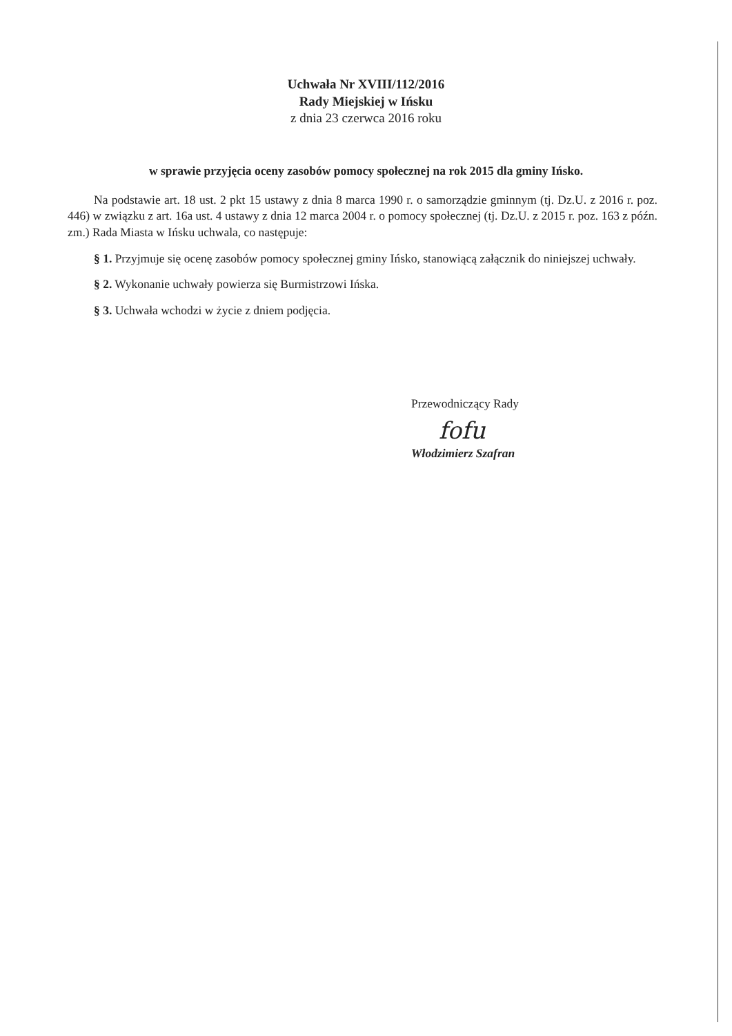Uchwała Nr XVIII/112/2016
Rady Miejskiej w Ińsku
z dnia 23 czerwca 2016 roku
w sprawie przyjęcia oceny zasobów pomocy społecznej na rok 2015 dla gminy Ińsko.
Na podstawie art. 18 ust. 2 pkt 15 ustawy z dnia 8 marca 1990 r. o samorządzie gminnym (tj. Dz.U. z 2016 r. poz. 446) w związku z art. 16a ust. 4 ustawy z dnia 12 marca 2004 r. o pomocy społecznej (tj. Dz.U. z 2015 r. poz. 163 z późn. zm.) Rada Miasta w Ińsku uchwala, co następuje:
§ 1. Przyjmuje się ocenę zasobów pomocy społecznej gminy Ińsko, stanowiącą załącznik do niniejszej uchwały.
§ 2. Wykonanie uchwały powierza się Burmistrzowi Ińska.
§ 3. Uchwała wchodzi w życie z dniem podjęcia.
Przewodniczący Rady
fofu
Włodzimierz Szafran